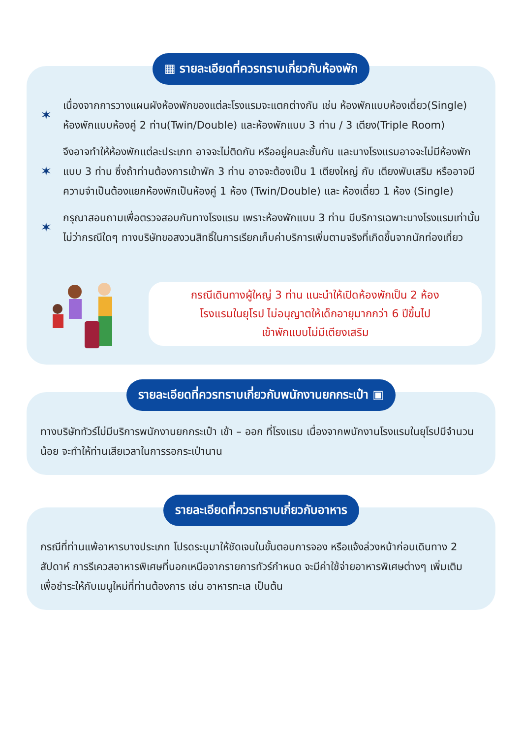▦ รายละเอียดที่ควรทราบเกี่ยวกับห้องพัก
✶
เนื่องจากการวางแผนผังห้องพักของแต่ละโรงแรมจะแตกต่างกัน เช่น ห้องพักแบบห้องเดี่ยว(Single) ห้องพักแบบห้องคู่ 2 ท่าน(Twin/Double) และห้องพักแบบ 3 ท่าน / 3 เตียง(Triple Room)
✶
จึงอาจทำให้ห้องพักแต่ละประเภท อาจจะไม่ติดกัน หรืออยู่คนละชั้นกัน และบางโรงแรมอาจจะไม่มีห้องพักแบบ 3 ท่าน ซึ่งถ้าท่านต้องการเข้าพัก 3 ท่าน อาจจะต้องเป็น 1 เตียงใหญ่ กับ เตียงพับเสริม หรืออาจมีความจำเป็นต้องแยกห้องพักเป็นห้องคู่ 1 ห้อง (Twin/Double) และ ห้องเดี่ยว 1 ห้อง (Single)
✶
กรุณาสอบถามเพื่อตรวจสอบกับทางโรงแรม เพราะห้องพักแบบ 3 ท่าน มีบริการเฉพาะบางโรงแรมเท่านั้นไม่ว่ากรณีใดๆ ทางบริษัทขอสงวนสิทธิ์ในการเรียกเก็บค่าบริการเพิ่มตามจริงที่เกิดขึ้นจากนักท่องเที่ยว
กรณีเดินทางผู้ใหญ่ 3 ท่าน แนะนำให้เปิดห้องพักเป็น 2 ห้อง
โรงแรมในยุโรป ไม่อนุญาตให้เด็กอายุมากกว่า 6 ปีขึ้นไป
เข้าพักแบบไม่มีเตียงเสริม
รายละเอียดที่ควรทราบเกี่ยวกับพนักงานยกกระเป๋า ▣
ทางบริษัททัวร์ไม่มีบริการพนักงานยกกระเป๋า เข้า – ออก ที่โรงแรม เนื่องจากพนักงานโรงแรมในยุโรปมีจำนวนน้อย จะทำให้ท่านเสียเวลาในการรอกระเป๋านาน
รายละเอียดที่ควรทราบเกี่ยวกับอาหาร
กรณีที่ท่านแพ้อาหารบางประเภท โปรดระบุมาให้ชัดเจนในขั้นตอนการจอง หรือแจ้งล่วงหน้าก่อนเดินทาง 2 สัปดาห์ การรีเควสอาหารพิเศษที่นอกเหนือจากรายการทัวร์กำหนด จะมีค่าใช้จ่ายอาหารพิเศษต่างๆ เพิ่มเติม เพื่อชำระให้กับเมนูใหม่ที่ท่านต้องการ เช่น อาหารทะเล เป็นต้น